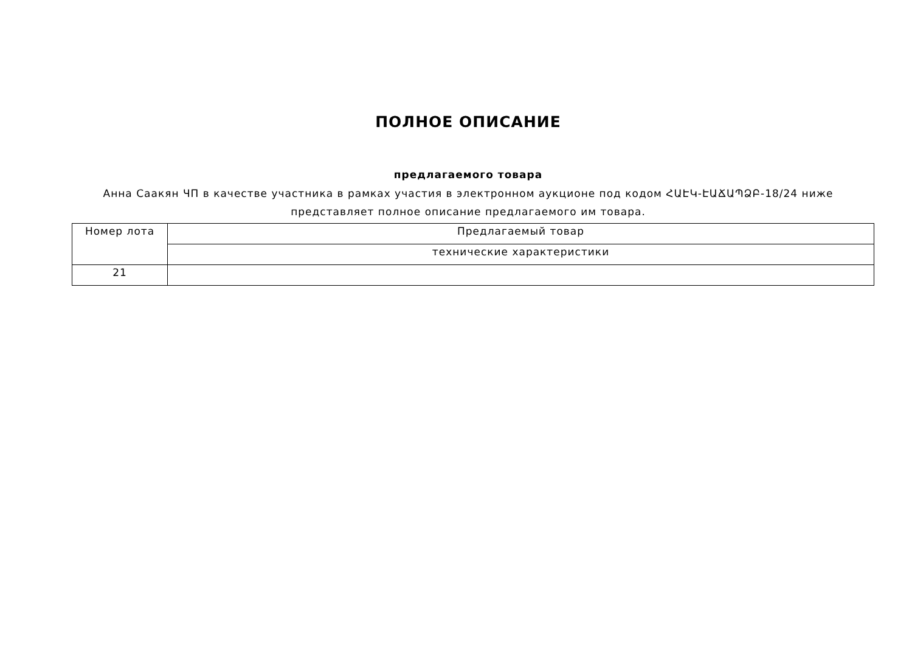ПОЛНОЕ ОПИСАНИЕ
предлагаемого товара
Анна Саакян ЧП в качестве участника в рамках участия в электронном аукционе под кодом ՀԱԷԿ-ԷԱՃԱՊՁԲ-18/24 ниже
представляет полное описание предлагаемого им товара.
| Номер лота | Предлагаемый товар |
| --- | --- |
| | технические характеристики |
| 21 | |